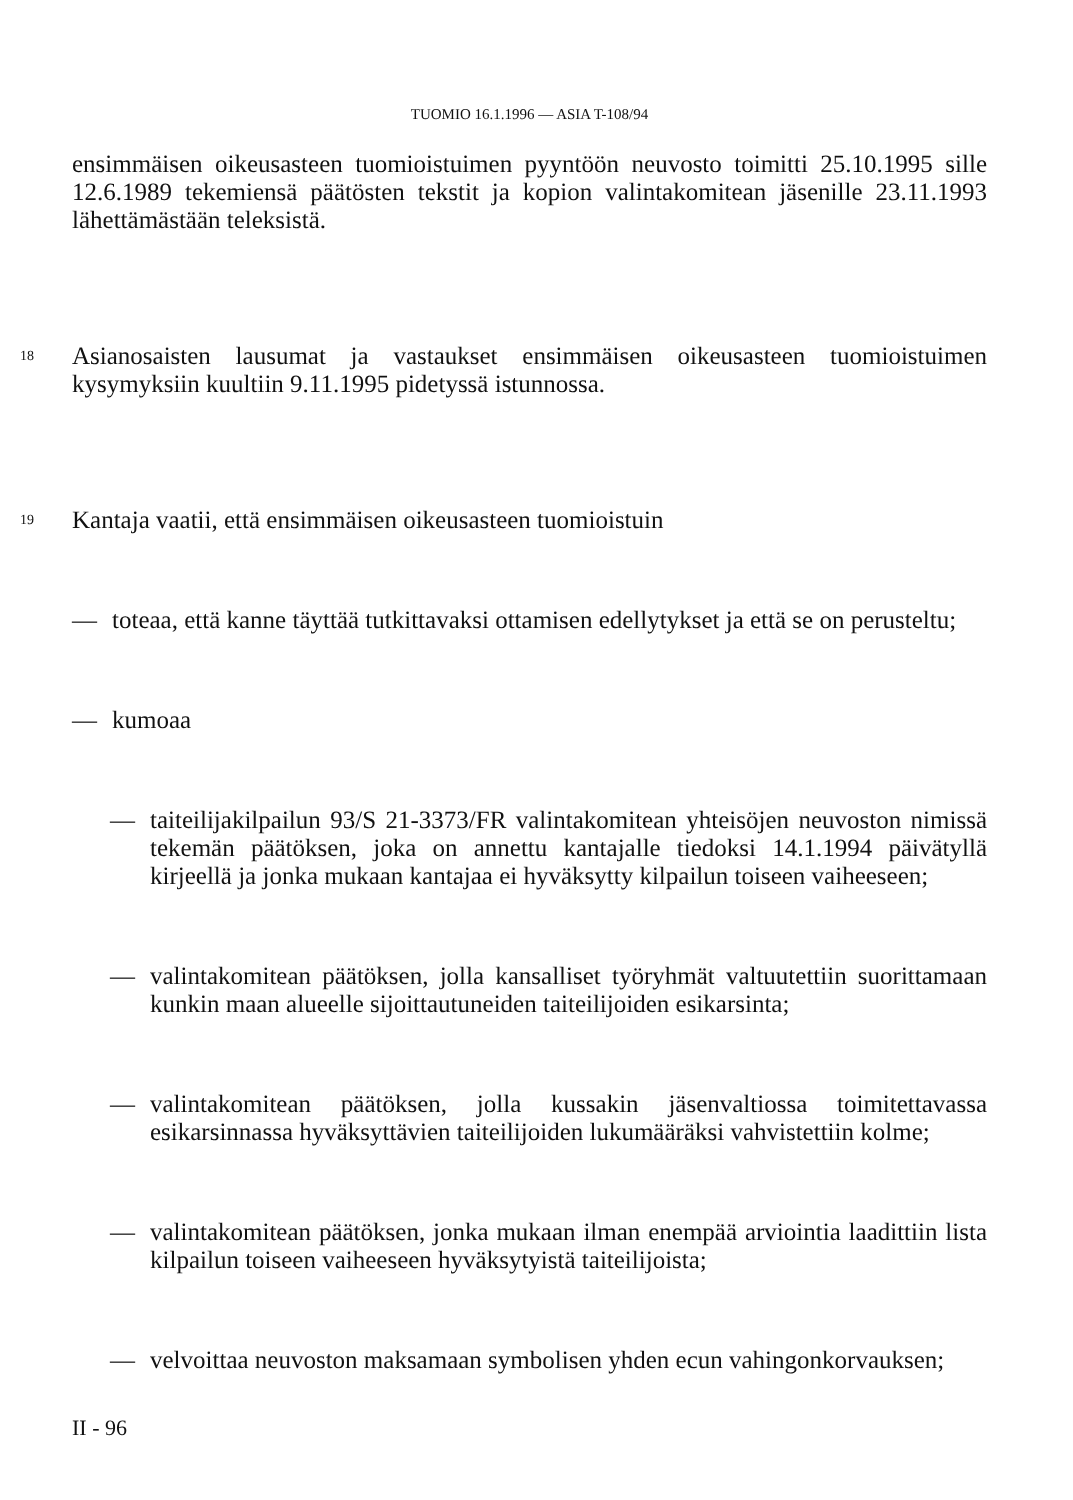TUOMIO 16.1.1996 — ASIA T-108/94
ensimmäisen oikeusasteen tuomioistuimen pyyntöön neuvosto toimitti 25.10.1995 sille 12.6.1989 tekemiensä päätösten tekstit ja kopion valintakomitean jäsenille 23.11.1993 lähettämästään teleksistä.
18
Asianosaisten lausumat ja vastaukset ensimmäisen oikeusasteen tuomioistuimen kysymyksiin kuultiin 9.11.1995 pidetyssä istunnossa.
19
Kantaja vaatii, että ensimmäisen oikeusasteen tuomioistuin
— toteaa, että kanne täyttää tutkittavaksi ottamisen edellytykset ja että se on perusteltu;
— kumoaa
— taiteilijakilpailun 93/S 21-3373/FR valintakomitean yhteisöjen neuvoston nimissä tekemän päätöksen, joka on annettu kantajalle tiedoksi 14.1.1994 päivätyllä kirjeellä ja jonka mukaan kantajaa ei hyväksytty kilpailun toiseen vaiheeseen;
— valintakomitean päätöksen, jolla kansalliset työryhmät valtuutettiin suorittamaan kunkin maan alueelle sijoittautuneiden taiteilijoiden esikarsinta;
— valintakomitean päätöksen, jolla kussakin jäsenvaltiossa toimitettavassa esikarsinnassa hyväksyttävien taiteilijoiden lukumääräksi vahvistettiin kolme;
— valintakomitean päätöksen, jonka mukaan ilman enempää arviointia laadittiin lista kilpailun toiseen vaiheeseen hyväksytyistä taiteilijoista;
— velvoittaa neuvoston maksamaan symbolisen yhden ecun vahingonkorvauksen;
II - 96